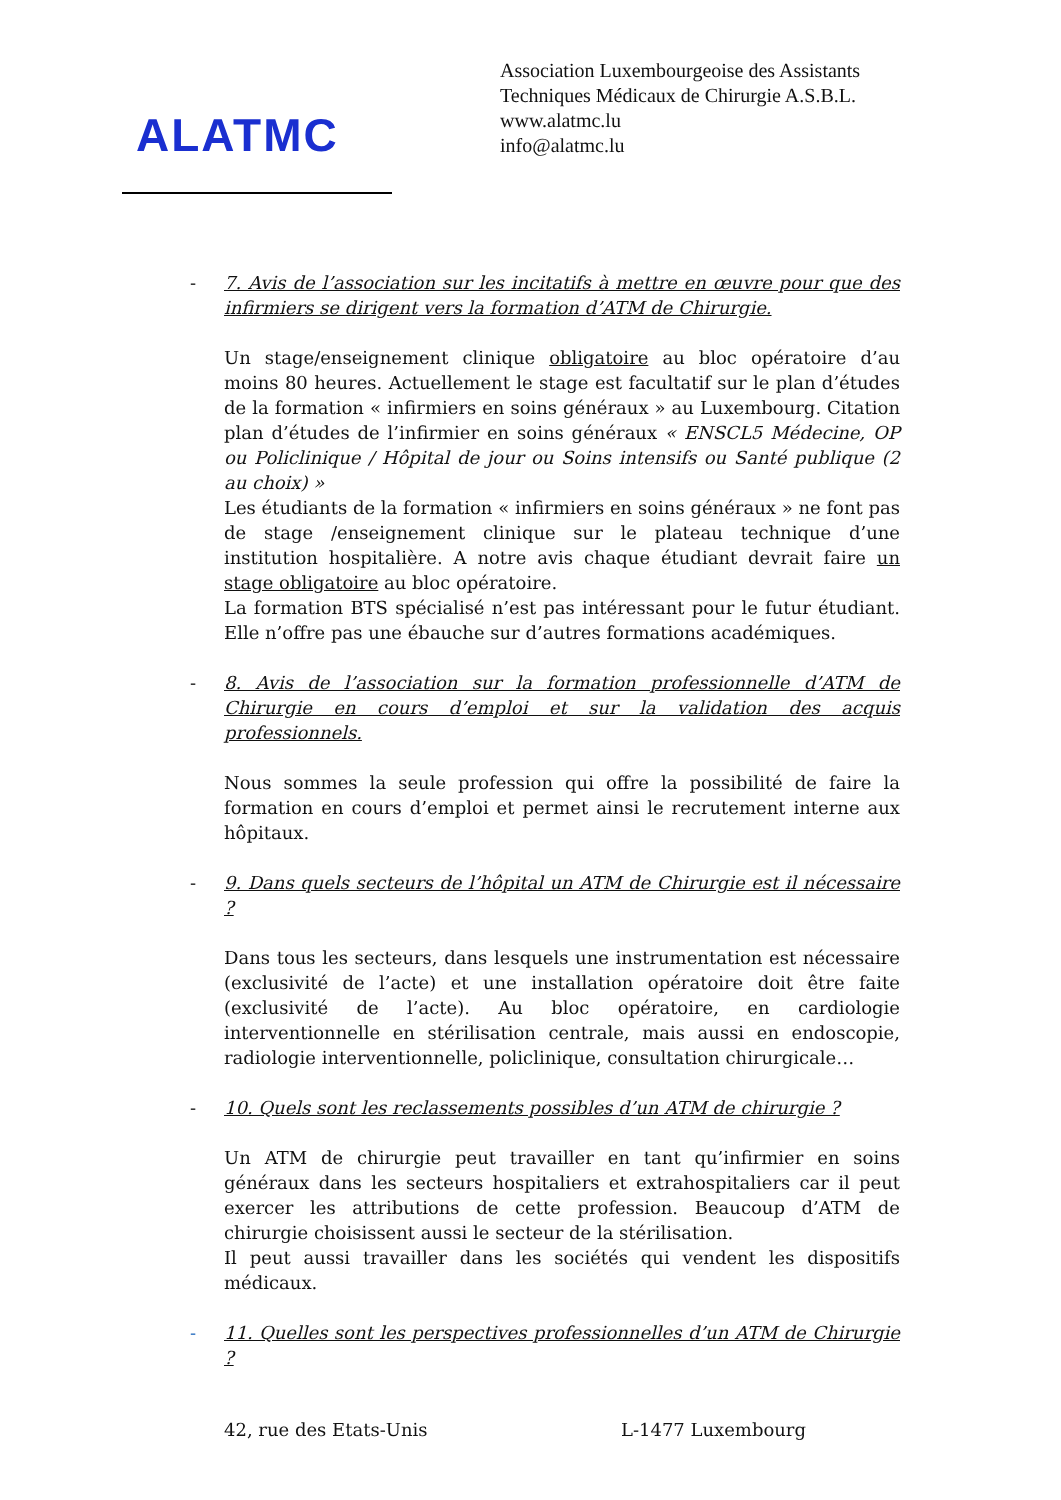ALATMC
Association Luxembourgeoise des Assistants
Techniques Médicaux de Chirurgie A.S.B.L.
www.alatmc.lu
info@alatmc.lu
- 7. Avis de l’association sur les incitatifs à mettre en œuvre pour que des infirmiers se dirigent vers la formation d’ATM de Chirurgie.
Un stage/enseignement clinique obligatoire au bloc opératoire d’au moins 80 heures. Actuellement le stage est facultatif sur le plan d’études de la formation « infirmiers en soins généraux » au Luxembourg. Citation plan d’études de l’infirmier en soins généraux « ENSCL5 Médecine, OP ou Policlinique / Hôpital de jour ou Soins intensifs ou Santé publique (2 au choix) »
Les étudiants de la formation « infirmiers en soins généraux » ne font pas de stage /enseignement clinique sur le plateau technique d’une institution hospitalière. A notre avis chaque étudiant devrait faire un stage obligatoire au bloc opératoire.
La formation BTS spécialisé n’est pas intéressant pour le futur étudiant. Elle n’offre pas une ébauche sur d’autres formations académiques.
- 8. Avis de l’association sur la formation professionnelle d’ATM de Chirurgie en cours d’emploi et sur la validation des acquis professionnels.
Nous sommes la seule profession qui offre la possibilité de faire la formation en cours d’emploi et permet ainsi le recrutement interne aux hôpitaux.
- 9. Dans quels secteurs de l’hôpital un ATM de Chirurgie est il nécessaire ?
Dans tous les secteurs, dans lesquels une instrumentation est nécessaire (exclusivité de l’acte) et une installation opératoire doit être faite (exclusivité de l’acte). Au bloc opératoire, en cardiologie interventionnelle en stérilisation centrale, mais aussi en endoscopie, radiologie interventionnelle, policlinique, consultation chirurgicale…
- 10. Quels sont les reclassements possibles d’un ATM de chirurgie ?
Un ATM de chirurgie peut travailler en tant qu’infirmier en soins généraux dans les secteurs hospitaliers et extrahospitaliers car il peut exercer les attributions de cette profession. Beaucoup d’ATM de chirurgie choisissent aussi le secteur de la stérilisation.
Il peut aussi travailler dans les sociétés qui vendent les dispositifs médicaux.
- 11. Quelles sont les perspectives professionnelles d’un ATM de Chirurgie ?
42, rue des Etats-Unis L-1477 Luxembourg